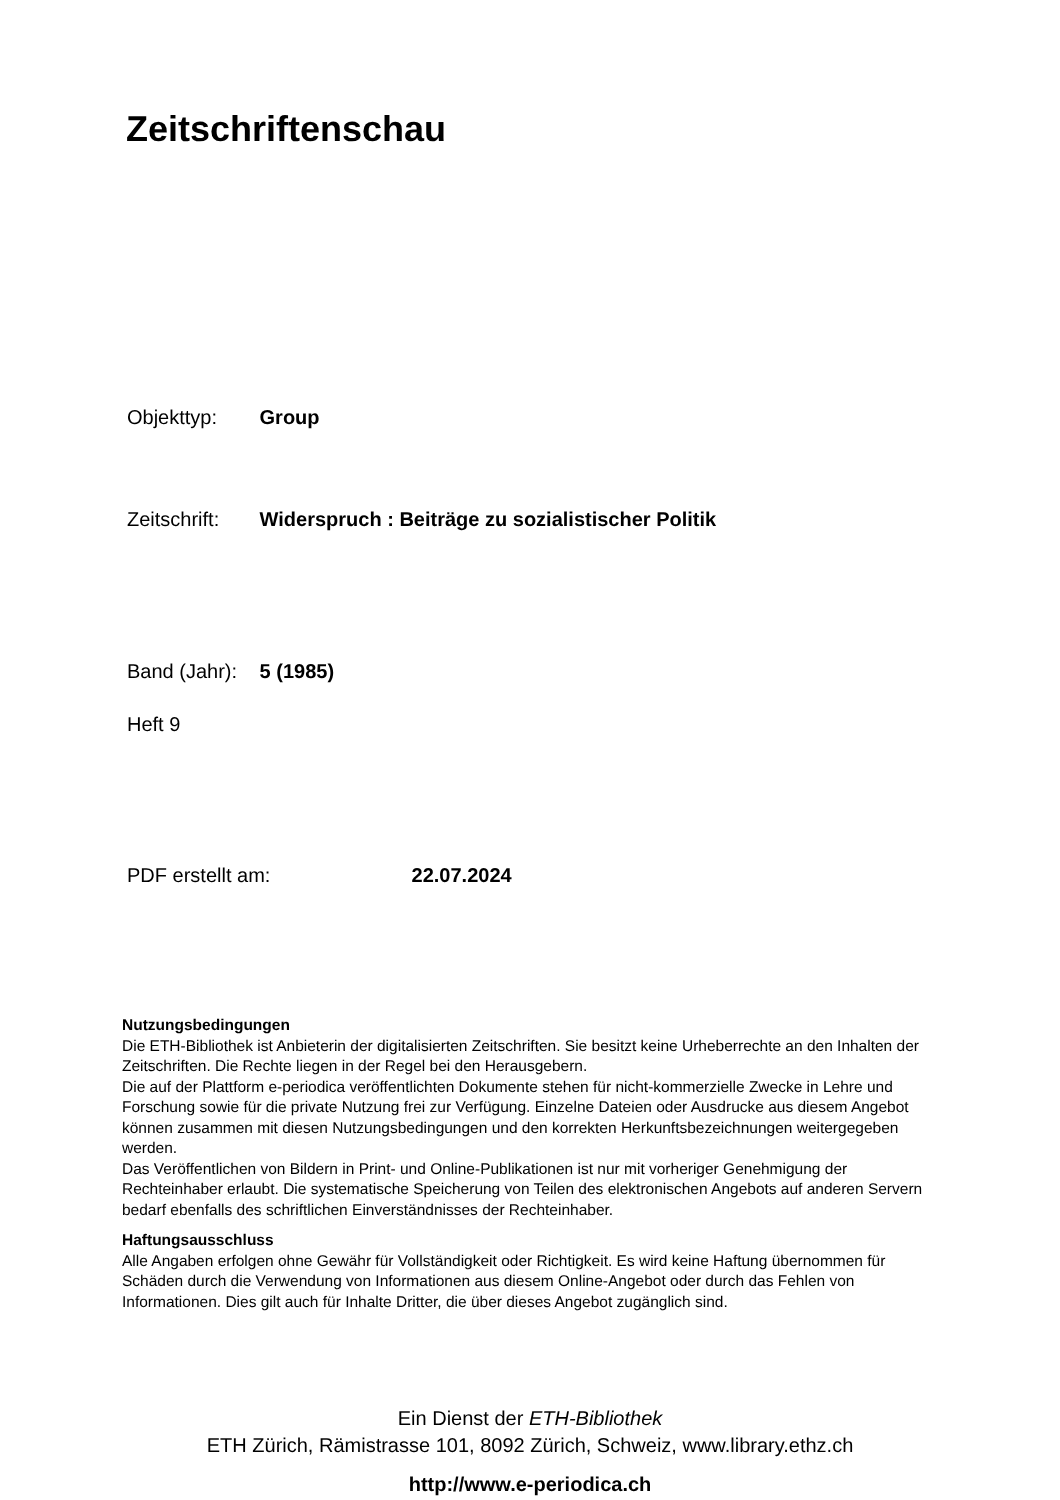Zeitschriftenschau
Objekttyp: Group
Zeitschrift: Widerspruch : Beiträge zu sozialistischer Politik
Band (Jahr): 5 (1985)
Heft 9
PDF erstellt am: 22.07.2024
Nutzungsbedingungen
Die ETH-Bibliothek ist Anbieterin der digitalisierten Zeitschriften. Sie besitzt keine Urheberrechte an den Inhalten der Zeitschriften. Die Rechte liegen in der Regel bei den Herausgebern.
Die auf der Plattform e-periodica veröffentlichten Dokumente stehen für nicht-kommerzielle Zwecke in Lehre und Forschung sowie für die private Nutzung frei zur Verfügung. Einzelne Dateien oder Ausdrucke aus diesem Angebot können zusammen mit diesen Nutzungsbedingungen und den korrekten Herkunftsbezeichnungen weitergegeben werden.
Das Veröffentlichen von Bildern in Print- und Online-Publikationen ist nur mit vorheriger Genehmigung der Rechteinhaber erlaubt. Die systematische Speicherung von Teilen des elektronischen Angebots auf anderen Servern bedarf ebenfalls des schriftlichen Einverständnisses der Rechteinhaber.
Haftungsausschluss
Alle Angaben erfolgen ohne Gewähr für Vollständigkeit oder Richtigkeit. Es wird keine Haftung übernommen für Schäden durch die Verwendung von Informationen aus diesem Online-Angebot oder durch das Fehlen von Informationen. Dies gilt auch für Inhalte Dritter, die über dieses Angebot zugänglich sind.
Ein Dienst der ETH-Bibliothek
ETH Zürich, Rämistrasse 101, 8092 Zürich, Schweiz, www.library.ethz.ch
http://www.e-periodica.ch